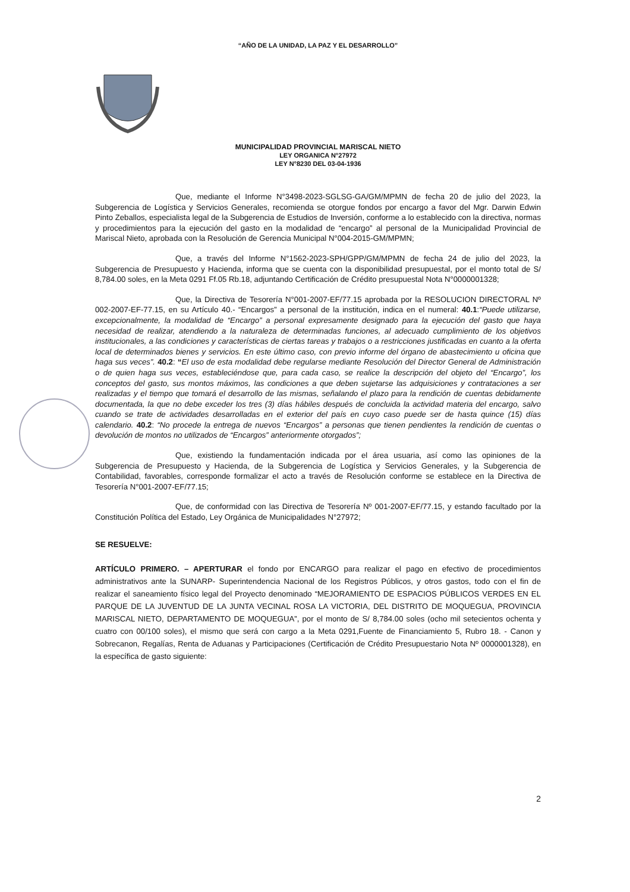“AÑO DE LA UNIDAD, LA PAZ Y EL DESARROLLO”
MUNICIPALIDAD PROVINCIAL MARISCAL NIETO
LEY ORGANICA N°27972
LEY N°8230 DEL 03-04-1936
Que, mediante el Informe N°3498-2023-SGLSG-GA/GM/MPMN de fecha 20 de julio del 2023, la Subgerencia de Logística y Servicios Generales, recomienda se otorgue fondos por encargo a favor del Mgr. Darwin Edwin Pinto Zeballos, especialista legal de la Subgerencia de Estudios de Inversión, conforme a lo establecido con la directiva, normas y procedimientos para la ejecución del gasto en la modalidad de “encargo” al personal de la Municipalidad Provincial de Mariscal Nieto, aprobada con la Resolución de Gerencia Municipal N°004-2015-GM/MPMN;
Que, a través del Informe N°1562-2023-SPH/GPP/GM/MPMN de fecha 24 de julio del 2023, la Subgerencia de Presupuesto y Hacienda, informa que se cuenta con la disponibilidad presupuestal, por el monto total de S/ 8,784.00 soles, en la Meta 0291 Ff.05 Rb.18, adjuntando Certificación de Crédito presupuestal Nota N°0000001328;
Que, la Directiva de Tesorería N°001-2007-EF/77.15 aprobada por la RESOLUCION DIRECTORAL Nº 002-2007-EF-77.15, en su Artículo 40.- “Encargos” a personal de la institución, indica en el numeral: 40.1:“Puede utilizarse, excepcionalmente, la modalidad de “Encargo” a personal expresamente designado para la ejecución del gasto que haya necesidad de realizar, atendiendo a la naturaleza de determinadas funciones, al adecuado cumplimiento de los objetivos institucionales, a las condiciones y características de ciertas tareas y trabajos o a restricciones justificadas en cuanto a la oferta local de determinados bienes y servicios. En este último caso, con previo informe del órgano de abastecimiento u oficina que haga sus veces”. 40.2: “El uso de esta modalidad debe regularse mediante Resolución del Director General de Administración o de quien haga sus veces, estableciéndose que, para cada caso, se realice la descripción del objeto del “Encargo”, los conceptos del gasto, sus montos máximos, las condiciones a que deben sujetarse las adquisiciones y contrataciones a ser realizadas y el tiempo que tomará el desarrollo de las mismas, señalando el plazo para la rendición de cuentas debidamente documentada, la que no debe exceder los tres (3) días hábiles después de concluida la actividad materia del encargo, salvo cuando se trate de actividades desarrolladas en el exterior del país en cuyo caso puede ser de hasta quince (15) días calendario. 40.2: “No procede la entrega de nuevos “Encargos” a personas que tienen pendientes la rendición de cuentas o devolución de montos no utilizados de “Encargos” anteriormente otorgados”;
Que, existiendo la fundamentación indicada por el área usuaria, así como las opiniones de la Subgerencia de Presupuesto y Hacienda, de la Subgerencia de Logística y Servicios Generales, y la Subgerencia de Contabilidad, favorables, corresponde formalizar el acto a través de Resolución conforme se establece en la Directiva de Tesorería N°001-2007-EF/77.15;
Que, de conformidad con las Directiva de Tesorería Nº 001-2007-EF/77.15, y estando facultado por la Constitución Política del Estado, Ley Orgánica de Municipalidades N°27972;
SE RESUELVE:
ARTÍCULO PRIMERO. – APERTURAR el fondo por ENCARGO para realizar el pago en efectivo de procedimientos administrativos ante la SUNARP- Superintendencia Nacional de los Registros Públicos, y otros gastos, todo con el fin de realizar el saneamiento físico legal del Proyecto denominado “MEJORAMIENTO DE ESPACIOS PÚBLICOS VERDES EN EL PARQUE DE LA JUVENTUD DE LA JUNTA VECINAL ROSA LA VICTORIA, DEL DISTRITO DE MOQUEGUA, PROVINCIA MARISCAL NIETO, DEPARTAMENTO DE MOQUEGUA”, por el monto de S/ 8,784.00 soles (ocho mil setecientos ochenta y cuatro con 00/100 soles), el mismo que será con cargo a la Meta 0291,Fuente de Financiamiento 5, Rubro 18. - Canon y Sobrecanon, Regalías, Renta de Aduanas y Participaciones (Certificación de Crédito Presupuestario Nota Nº 0000001328), en la específica de gasto siguiente:
2